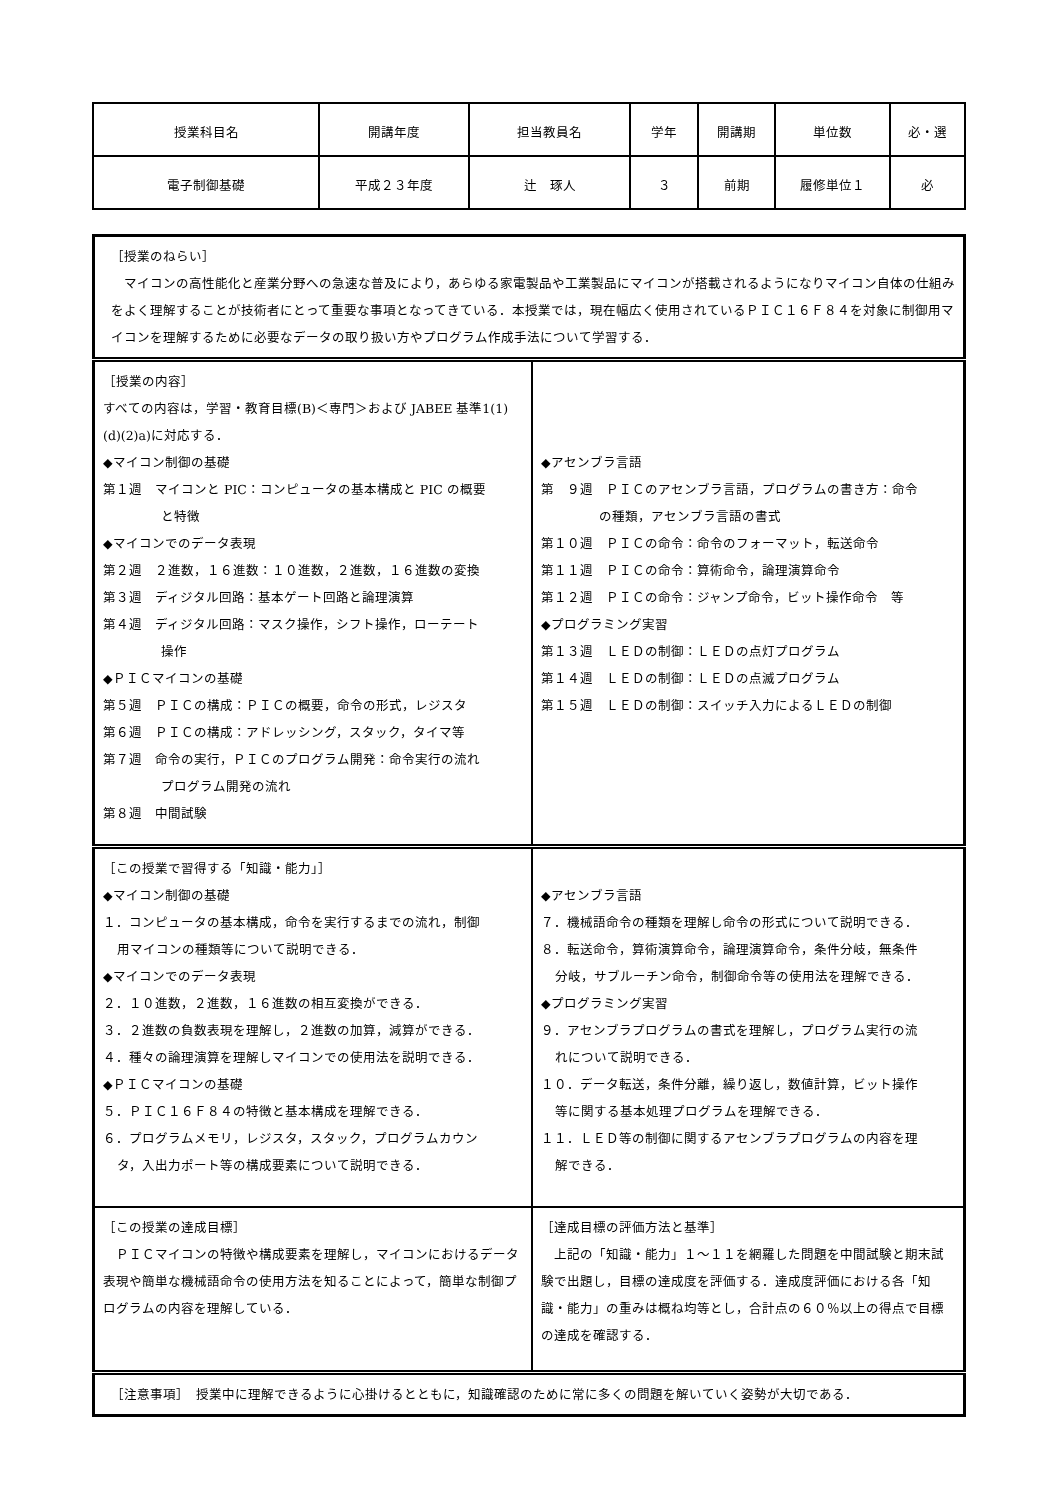| 授業科目名 | 開講年度 | 担当教員名 | 学年 | 開講期 | 単位数 | 必・選 |
| 電子制御基礎 | 平成２３年度 | 辻 琢人 | ３ | 前期 | 履修単位１ | 必 |
| ［授業のねらい］ マイコンの高性能化と産業分野への急速な普及により，あらゆる家電製品や工業製品にマイコンが搭載されるようになりマイコン自体の仕組みをよく理解することが技術者にとって重要な事項となってきている．本授業では，現在幅広く使用されているＰＩＣ１６Ｆ８４を対象に制御用マイコンを理解するために必要なデータの取り扱い方やプログラム作成手法について学習する． | |
| ［授業の内容］ すべての内容は，学習・教育目標(B)＜専門＞および JABEE 基準1(1)(d)(2)a)に対応する． ◆マイコン制御の基礎 第１週 マイコンと PIC：コンピュータの基本構成と PIC の概要 と特徴 ◆マイコンでのデータ表現 第２週 ２進数，１６進数：１０進数，２進数，１６進数の変換 第３週 ディジタル回路：基本ゲート回路と論理演算 第４週 ディジタル回路：マスク操作，シフト操作，ローテート 操作 ◆ＰＩＣマイコンの基礎 第５週 ＰＩＣの構成：ＰＩＣの概要，命令の形式，レジスタ 第６週 ＰＩＣの構成：アドレッシング，スタック，タイマ等 第７週 命令の実行，ＰＩＣのプログラム開発：命令実行の流れ プログラム開発の流れ 第８週 中間試験 | ◆アセンブラ言語 第 ９週 ＰＩＣのアセンブラ言語，プログラムの書き方：命令 の種類，アセンブラ言語の書式 第１０週 ＰＩＣの命令：命令のフォーマット，転送命令 第１１週 ＰＩＣの命令：算術命令，論理演算命令 第１２週 ＰＩＣの命令：ジャンプ命令，ビット操作命令 等 ◆プログラミング実習 第１３週 ＬＥＤの制御：ＬＥＤの点灯プログラム 第１４週 ＬＥＤの制御：ＬＥＤの点滅プログラム 第１５週 ＬＥＤの制御：スイッチ入力によるＬＥＤの制御 |
| ［この授業で習得する「知識・能力」］ ◆マイコン制御の基礎 １．コンピュータの基本構成，命令を実行するまでの流れ，制御 用マイコンの種類等について説明できる． ◆マイコンでのデータ表現 ２．１０進数，２進数，１６進数の相互変換ができる． ３．２進数の負数表現を理解し，２進数の加算，減算ができる． ４．種々の論理演算を理解しマイコンでの使用法を説明できる． ◆ＰＩＣマイコンの基礎 ５．ＰＩＣ１６Ｆ８４の特徴と基本構成を理解できる． ６．プログラムメモリ，レジスタ，スタック，プログラムカウン タ，入出力ポート等の構成要素について説明できる． | ◆アセンブラ言語 ７．機械語命令の種類を理解し命令の形式について説明できる． ８．転送命令，算術演算命令，論理演算命令，条件分岐，無条件 分岐，サブルーチン命令，制御命令等の使用法を理解できる． ◆プログラミング実習 ９．アセンブラプログラムの書式を理解し，プログラム実行の流 れについて説明できる． １０．データ転送，条件分離，繰り返し，数値計算，ビット操作 等に関する基本処理プログラムを理解できる． １１．ＬＥＤ等の制御に関するアセンブラプログラムの内容を理 解できる． |
| ［この授業の達成目標］ ＰＩＣマイコンの特徴や構成要素を理解し，マイコンにおけるデータ表現や簡単な機械語命令の使用方法を知ることによって，簡単な制御プログラムの内容を理解している． | ［達成目標の評価方法と基準］ 上記の「知識・能力」１～１１を網羅した問題を中間試験と期末試験で出題し，目標の達成度を評価する．達成度評価における各「知識・能力」の重みは概ね均等とし，合計点の６０％以上の得点で目標の達成を確認する． |
| ［注意事項］ 授業中に理解できるように心掛けるとともに，知識確認のために常に多くの問題を解いていく姿勢が大切である． | |